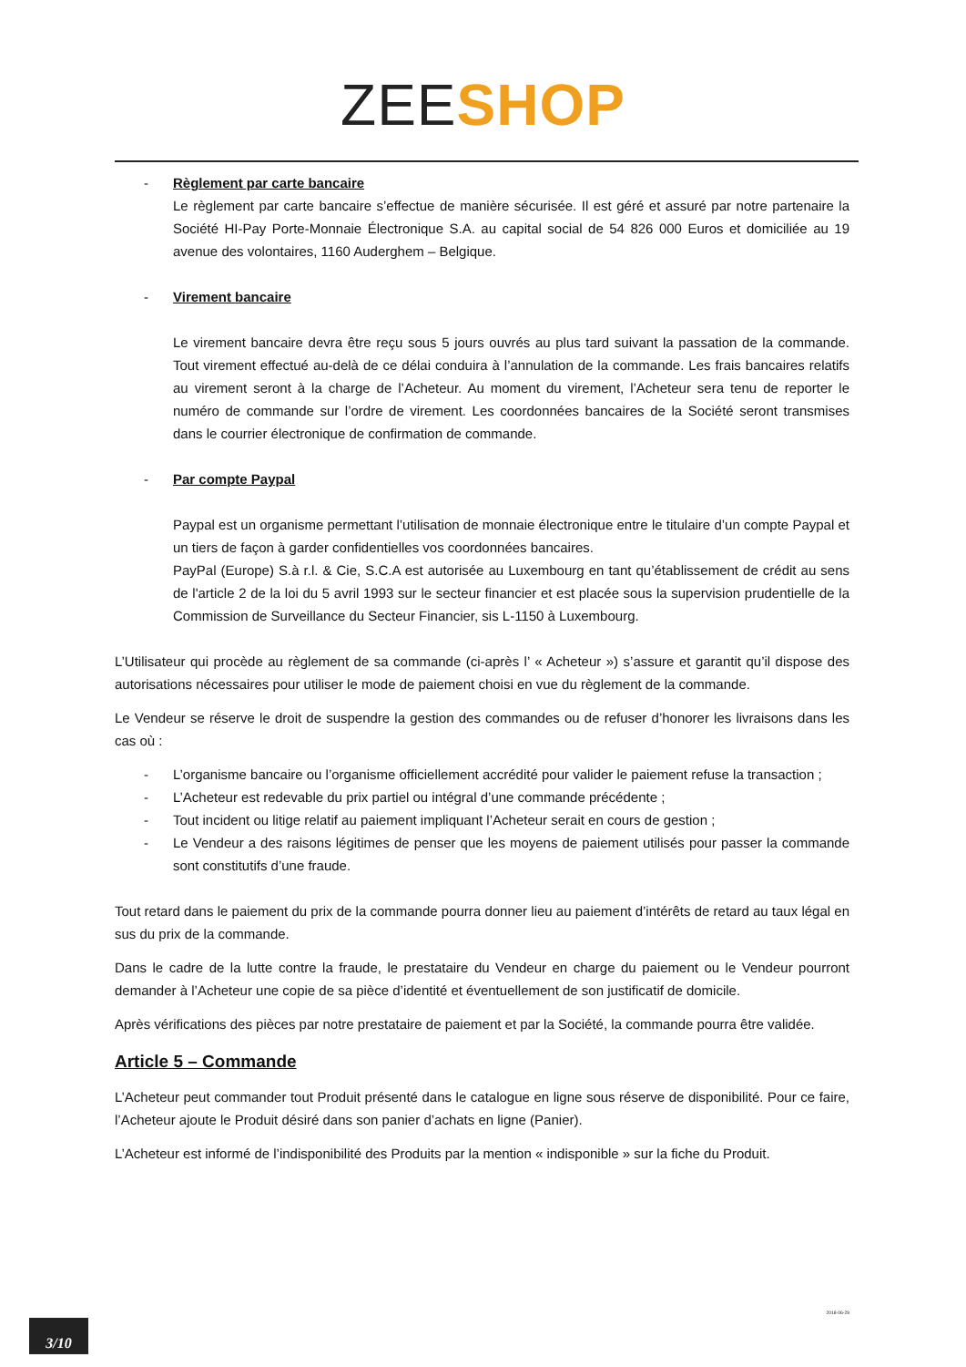ZEE SHOP
- Règlement par carte bancaire
Le règlement par carte bancaire s’effectue de manière sécurisée. Il est géré et assuré par notre partenaire la Société HI-Pay Porte-Monnaie Électronique S.A. au capital social de 54 826 000 Euros et domiciliée au 19 avenue des volontaires, 1160 Auderghem – Belgique.
- Virement bancaire
Le virement bancaire devra être reçu sous 5 jours ouvrés au plus tard suivant la passation de la commande. Tout virement effectué au-delà de ce délai conduira à l’annulation de la commande. Les frais bancaires relatifs au virement seront à la charge de l’Acheteur. Au moment du virement, l’Acheteur sera tenu de reporter le numéro de commande sur l’ordre de virement. Les coordonnées bancaires de la Société seront transmises dans le courrier électronique de confirmation de commande.
- Par compte Paypal
Paypal est un organisme permettant l’utilisation de monnaie électronique entre le titulaire d’un compte Paypal et un tiers de façon à garder confidentielles vos coordonnées bancaires.
PayPal (Europe) S.à r.l. & Cie, S.C.A est autorisée au Luxembourg en tant qu’établissement de crédit au sens de l'article 2 de la loi du 5 avril 1993 sur le secteur financier et est placée sous la supervision prudentielle de la Commission de Surveillance du Secteur Financier, sis L-1150 à Luxembourg.
L’Utilisateur qui procède au règlement de sa commande (ci-après l’ « Acheteur ») s’assure et garantit qu’il dispose des autorisations nécessaires pour utiliser le mode de paiement choisi en vue du règlement de la commande.
Le Vendeur se réserve le droit de suspendre la gestion des commandes ou de refuser d’honorer les livraisons dans les cas où :
- L’organisme bancaire ou l’organisme officiellement accrédité pour valider le paiement refuse la transaction ;
- L’Acheteur est redevable du prix partiel ou intégral d’une commande précédente ;
- Tout incident ou litige relatif au paiement impliquant l’Acheteur serait en cours de gestion ;
- Le Vendeur a des raisons légitimes de penser que les moyens de paiement utilisés pour passer la commande sont constitutifs d’une fraude.
Tout retard dans le paiement du prix de la commande pourra donner lieu au paiement d’intérêts de retard au taux légal en sus du prix de la commande.
Dans le cadre de la lutte contre la fraude, le prestataire du Vendeur en charge du paiement ou le Vendeur pourront demander à l’Acheteur une copie de sa pièce d’identité et éventuellement de son justificatif de domicile.
Après vérifications des pièces par notre prestataire de paiement et par la Société, la commande pourra être validée.
Article 5 – Commande
L’Acheteur peut commander tout Produit présenté dans le catalogue en ligne sous réserve de disponibilité. Pour ce faire, l’Acheteur ajoute le Produit désiré dans son panier d’achats en ligne (Panier).
L’Acheteur est informé de l’indisponibilité des Produits par la mention « indisponible » sur la fiche du Produit.
2018-06-29
3/10